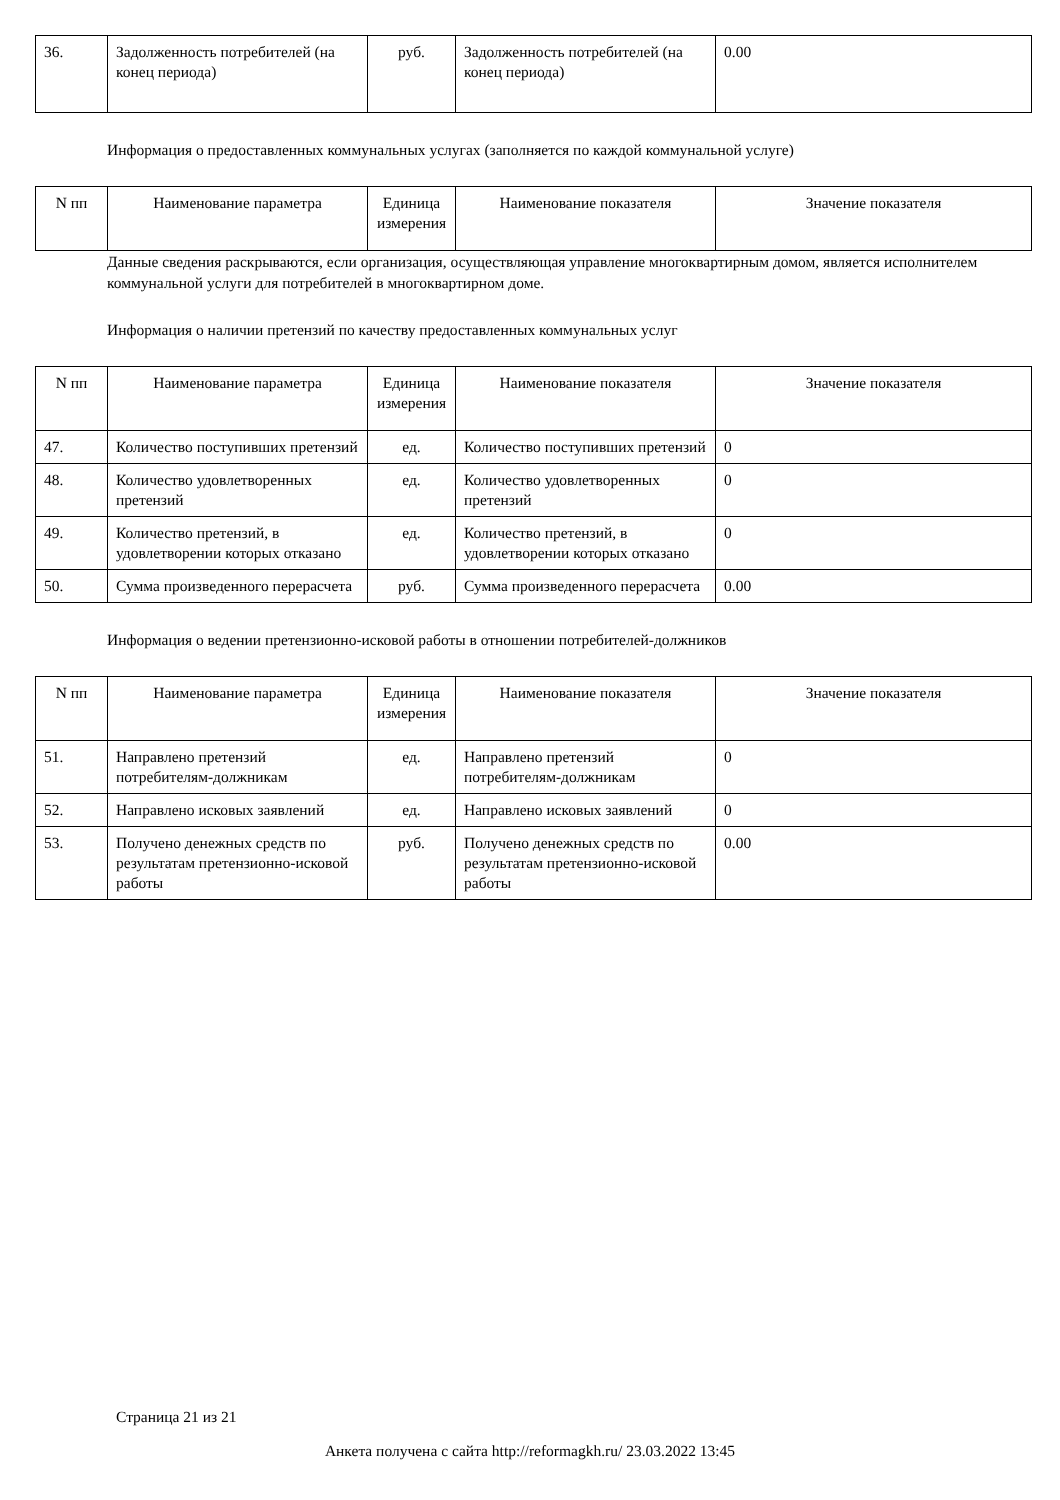| 36. | Задолженность потребителей (на конец периода) | руб. | Задолженность потребителей (на конец периода) | 0.00 |
Информация о предоставленных коммунальных услугах (заполняется по каждой коммунальной услуге)
| N пп | Наименование параметра | Единица измерения | Наименование показателя | Значение показателя |
| --- | --- | --- | --- | --- |
Данные сведения раскрываются, если организация, осуществляющая управление многоквартирным домом, является исполнителем коммунальной услуги для потребителей в многоквартирном доме.
Информация о наличии претензий по качеству предоставленных коммунальных услуг
| N пп | Наименование параметра | Единица измерения | Наименование показателя | Значение показателя |
| --- | --- | --- | --- | --- |
| 47. | Количество поступивших претензий | ед. | Количество поступивших претензий | 0 |
| 48. | Количество удовлетворенных претензий | ед. | Количество удовлетворенных претензий | 0 |
| 49. | Количество претензий, в удовлетворении которых отказано | ед. | Количество претензий, в удовлетворении которых отказано | 0 |
| 50. | Сумма произведенного перерасчета | руб. | Сумма произведенного перерасчета | 0.00 |
Информация о ведении претензионно-исковой работы в отношении потребителей-должников
| N пп | Наименование параметра | Единица измерения | Наименование показателя | Значение показателя |
| --- | --- | --- | --- | --- |
| 51. | Направлено претензий потребителям-должникам | ед. | Направлено претензий потребителям-должникам | 0 |
| 52. | Направлено исковых заявлений | ед. | Направлено исковых заявлений | 0 |
| 53. | Получено денежных средств по результатам претензионно-исковой работы | руб. | Получено денежных средств по результатам претензионно-исковой работы | 0.00 |
Страница 21 из 21
Анкета получена с сайта http://reformagkh.ru/ 23.03.2022 13:45